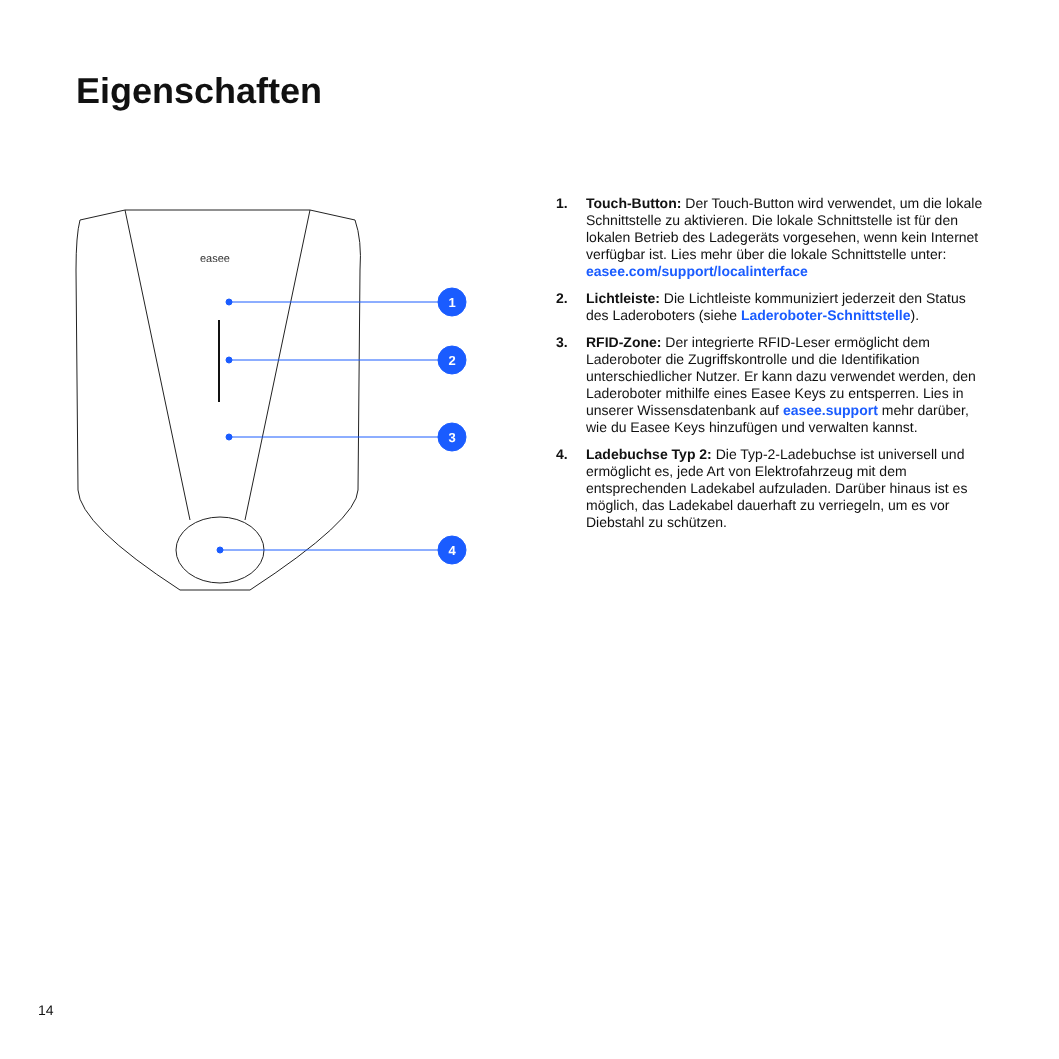Eigenschaften
easee
1
2
3
4
1. Touch-Button: Der Touch-Button wird verwendet, um die lokale Schnittstelle zu aktivieren. Die lokale Schnittstelle ist für den lokalen Betrieb des Ladegeräts vorgesehen, wenn kein Internet verfügbar ist. Lies mehr über die lokale Schnittstelle unter: easee.com/support/localinterface
2. Lichtleiste: Die Lichtleiste kommuniziert jederzeit den Status des Laderoboters (siehe Laderoboter-Schnittstelle).
3. RFID-Zone: Der integrierte RFID-Leser ermöglicht dem Laderoboter die Zugriffskontrolle und die Identifikation unterschiedlicher Nutzer. Er kann dazu verwendet werden, den Laderoboter mithilfe eines Easee Keys zu entsperren. Lies in unserer Wissensdatenbank auf easee.support mehr darüber, wie du Easee Keys hinzufügen und verwalten kannst.
4. Ladebuchse Typ 2: Die Typ-2-Ladebuchse ist universell und ermöglicht es, jede Art von Elektrofahrzeug mit dem entsprechenden Ladekabel aufzuladen. Darüber hinaus ist es möglich, das Ladekabel dauerhaft zu verriegeln, um es vor Diebstahl zu schützen.
14